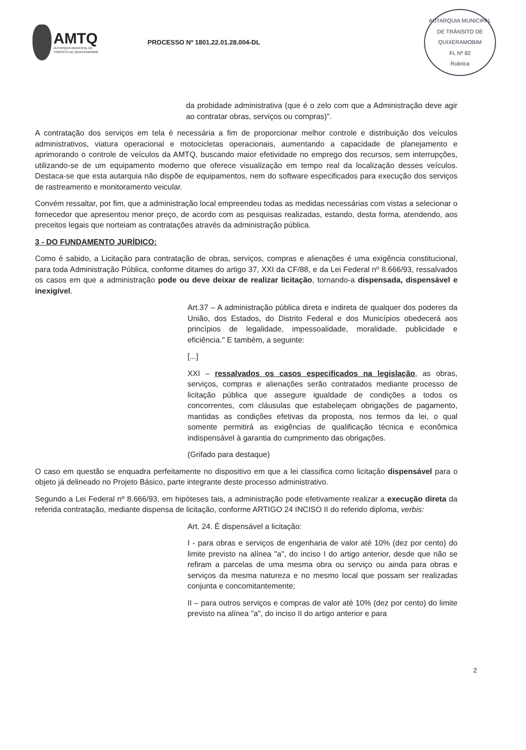AMTQ
AUTARQUIA MUNICIPAL DE
TRÂNSITO DE QUIXERAMOBIM
PROCESSO Nº 1801.22.01.28.004-DL
AUTARQUIA MUNICIPAL DE TRÂNSITO DE QUIXERAMOBIM
FL Nº 82
Rubrica
da probidade administrativa (que é o zelo com que a Administração deve agir ao contratar obras, serviços ou compras)".
A contratação dos serviços em tela é necessária a fim de proporcionar melhor controle e distribuição dos veículos administrativos, viatura operacional e motocicletas operacionais, aumentando a capacidade de planejamento e aprimorando o controle de veículos da AMTQ, buscando maior efetividade no emprego dos recursos, sem interrupções, utilizando-se de um equipamento moderno que oferece visualização em tempo real da localização desses veículos. Destaca-se que esta autarquia não dispõe de equipamentos, nem do software especificados para execução dos serviços de rastreamento e monitoramento veicular.
Convém ressaltar, por fim, que a administração local empreendeu todas as medidas necessárias com vistas a selecionar o fornecedor que apresentou menor preço, de acordo com as pesquisas realizadas, estando, desta forma, atendendo, aos preceitos legais que norteiam as contratações através da administração pública.
3 - DO FUNDAMENTO JURÍDICO:
Como é sabido, a Licitação para contratação de obras, serviços, compras e alienações é uma exigência constitucional, para toda Administração Pública, conforme ditames do artigo 37, XXI da CF/88, e da Lei Federal nº 8.666/93, ressalvados os casos em que a administração pode ou deve deixar de realizar licitação, tornando-a dispensada, dispensável e inexigível.
Art.37 – A administração pública direta e indireta de qualquer dos poderes da União, dos Estados, do Distrito Federal e dos Municípios obedecerá aos princípios de legalidade, impessoalidade, moralidade, publicidade e eficiência." E também, a seguinte:
[...]
XXI – ressalvados os casos especificados na legislação, as obras, serviços, compras e alienações serão contratados mediante processo de licitação pública que assegure igualdade de condições a todos os concorrentes, com cláusulas que estabeleçam obrigações de pagamento, mantidas as condições efetivas da proposta, nos termos da lei, o qual somente permitirá as exigências de qualificação técnica e econômica indispensável à garantia do cumprimento das obrigações.
(Grifado para destaque)
O caso em questão se enquadra perfeitamente no dispositivo em que a lei classifica como licitação dispensável para o objeto já delineado no Projeto Básico, parte integrante deste processo administrativo.
Segundo a Lei Federal nº 8.666/93, em hipóteses tais, a administração pode efetivamente realizar a execução direta da referida contratação, mediante dispensa de licitação, conforme ARTIGO 24 INCISO II do referido diploma, verbis:
Art. 24. É dispensável a licitação:
I - para obras e serviços de engenharia de valor até 10% (dez por cento) do limite previsto na alínea "a", do inciso I do artigo anterior, desde que não se refiram a parcelas de uma mesma obra ou serviço ou ainda para obras e serviços da mesma natureza e no mesmo local que possam ser realizadas conjunta e concomitantemente;
II – para outros serviços e compras de valor até 10% (dez por cento) do limite previsto na alínea "a", do inciso II do artigo anterior e para
2